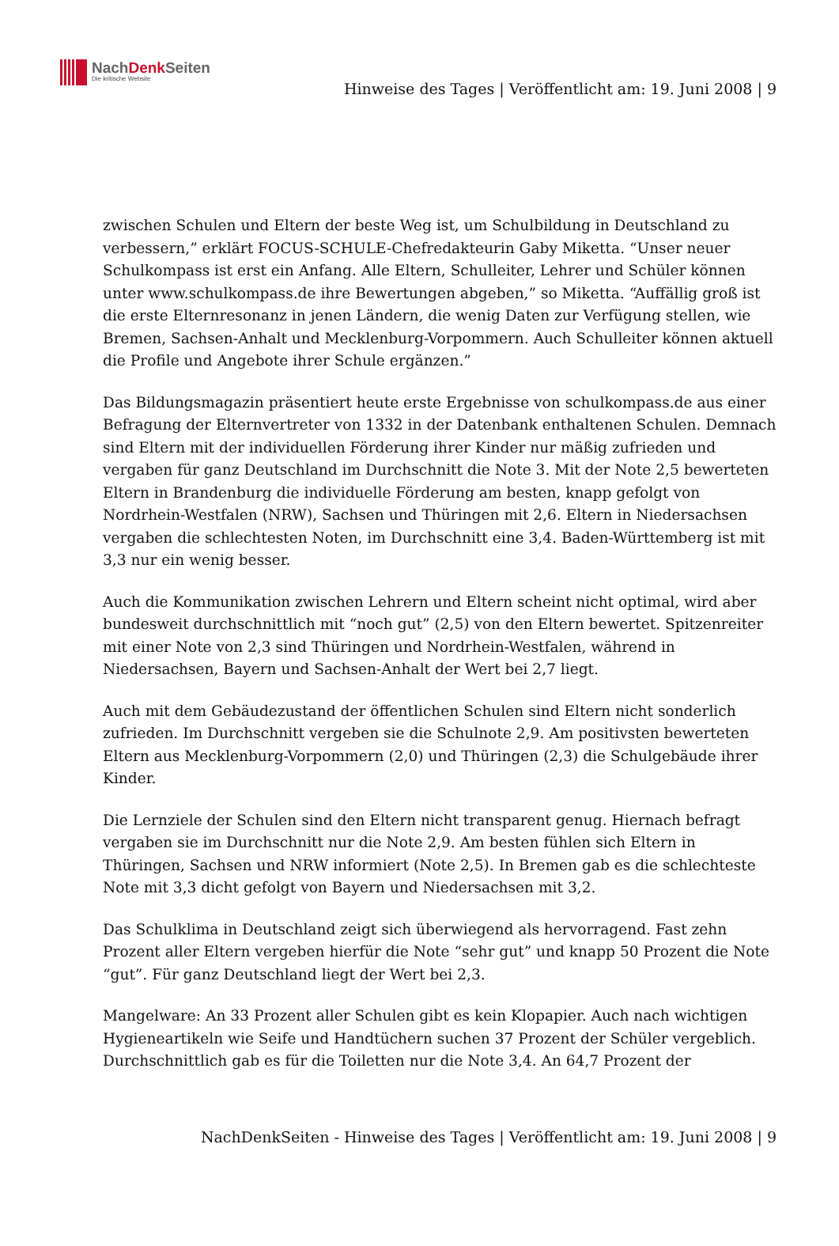NachDenk Seiten
Die kritische Website
Hinweise des Tages | Veröffentlicht am: 19. Juni 2008 | 9
zwischen Schulen und Eltern der beste Weg ist, um Schulbildung in Deutschland zu verbessern,” erklärt FOCUS-SCHULE-Chefredakteurin Gaby Miketta. “Unser neuer Schulkompass ist erst ein Anfang. Alle Eltern, Schulleiter, Lehrer und Schüler können unter www.schulkompass.de ihre Bewertungen abgeben,” so Miketta. “Auffällig groß ist die erste Elternresonanz in jenen Ländern, die wenig Daten zur Verfügung stellen, wie Bremen, Sachsen-Anhalt und Mecklenburg-Vorpommern. Auch Schulleiter können aktuell die Profile und Angebote ihrer Schule ergänzen.”
Das Bildungsmagazin präsentiert heute erste Ergebnisse von schulkompass.de aus einer Befragung der Elternvertreter von 1332 in der Datenbank enthaltenen Schulen. Demnach sind Eltern mit der individuellen Förderung ihrer Kinder nur mäßig zufrieden und vergaben für ganz Deutschland im Durchschnitt die Note 3. Mit der Note 2,5 bewerteten Eltern in Brandenburg die individuelle Förderung am besten, knapp gefolgt von Nordrhein-Westfalen (NRW), Sachsen und Thüringen mit 2,6. Eltern in Niedersachsen vergaben die schlechtesten Noten, im Durchschnitt eine 3,4. Baden-Württemberg ist mit 3,3 nur ein wenig besser.
Auch die Kommunikation zwischen Lehrern und Eltern scheint nicht optimal, wird aber bundesweit durchschnittlich mit “noch gut” (2,5) von den Eltern bewertet. Spitzenreiter mit einer Note von 2,3 sind Thüringen und Nordrhein-Westfalen, während in Niedersachsen, Bayern und Sachsen-Anhalt der Wert bei 2,7 liegt.
Auch mit dem Gebäudezustand der öffentlichen Schulen sind Eltern nicht sonderlich zufrieden. Im Durchschnitt vergeben sie die Schulnote 2,9. Am positivsten bewerteten Eltern aus Mecklenburg-Vorpommern (2,0) und Thüringen (2,3) die Schulgebäude ihrer Kinder.
Die Lernziele der Schulen sind den Eltern nicht transparent genug. Hiernach befragt vergaben sie im Durchschnitt nur die Note 2,9. Am besten fühlen sich Eltern in Thüringen, Sachsen und NRW informiert (Note 2,5). In Bremen gab es die schlechteste Note mit 3,3 dicht gefolgt von Bayern und Niedersachsen mit 3,2.
Das Schulklima in Deutschland zeigt sich überwiegend als hervorragend. Fast zehn Prozent aller Eltern vergeben hierfür die Note “sehr gut” und knapp 50 Prozent die Note “gut”. Für ganz Deutschland liegt der Wert bei 2,3.
Mangelware: An 33 Prozent aller Schulen gibt es kein Klopapier. Auch nach wichtigen Hygieneartikeln wie Seife und Handtüchern suchen 37 Prozent der Schüler vergeblich. Durchschnittlich gab es für die Toiletten nur die Note 3,4. An 64,7 Prozent der
NachDenkSeiten - Hinweise des Tages | Veröffentlicht am: 19. Juni 2008 | 9